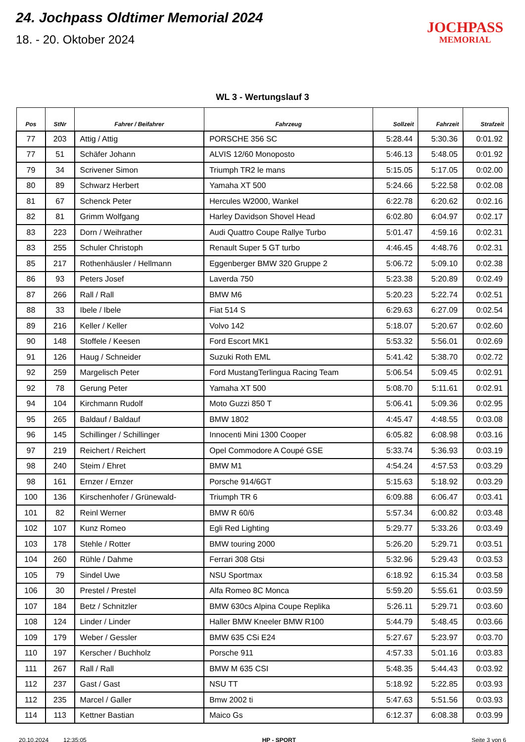24. Jochpass Oldtimer Memorial 2024
18. - 20. Oktober 2024
JOCHPASS
MEMORIAL
WL 3 - Wertungslauf 3
| Pos | StNr | Fahrer / Beifahrer | Fahrzeug | Sollzeit | Fahrzeit | Strafzeit |
| --- | --- | --- | --- | --- | --- | --- |
| 77 | 203 | Attig / Attig | PORSCHE 356 SC | 5:28.44 | 5:30.36 | 0:01.92 |
| 77 | 51 | Schäfer Johann | ALVIS 12/60 Monoposto | 5:46.13 | 5:48.05 | 0:01.92 |
| 79 | 34 | Scrivener Simon | Triumph TR2 le mans | 5:15.05 | 5:17.05 | 0:02.00 |
| 80 | 89 | Schwarz Herbert | Yamaha XT 500 | 5:24.66 | 5:22.58 | 0:02.08 |
| 81 | 67 | Schenck Peter | Hercules W2000, Wankel | 6:22.78 | 6:20.62 | 0:02.16 |
| 82 | 81 | Grimm Wolfgang | Harley Davidson Shovel Head | 6:02.80 | 6:04.97 | 0:02.17 |
| 83 | 223 | Dorn / Weihrather | Audi Quattro Coupe Rallye Turbo | 5:01.47 | 4:59.16 | 0:02.31 |
| 83 | 255 | Schuler Christoph | Renault Super 5 GT turbo | 4:46.45 | 4:48.76 | 0:02.31 |
| 85 | 217 | Rothenhäusler / Hellmann | Eggenberger BMW 320 Gruppe 2 | 5:06.72 | 5:09.10 | 0:02.38 |
| 86 | 93 | Peters Josef | Laverda 750 | 5:23.38 | 5:20.89 | 0:02.49 |
| 87 | 266 | Rall / Rall | BMW M6 | 5:20.23 | 5:22.74 | 0:02.51 |
| 88 | 33 | Ibele / Ibele | Fiat 514 S | 6:29.63 | 6:27.09 | 0:02.54 |
| 89 | 216 | Keller / Keller | Volvo 142 | 5:18.07 | 5:20.67 | 0:02.60 |
| 90 | 148 | Stoffele / Keesen | Ford Escort MK1 | 5:53.32 | 5:56.01 | 0:02.69 |
| 91 | 126 | Haug / Schneider | Suzuki Roth EML | 5:41.42 | 5:38.70 | 0:02.72 |
| 92 | 259 | Margelisch Peter | Ford MustangTerlingua Racing Team | 5:06.54 | 5:09.45 | 0:02.91 |
| 92 | 78 | Gerung Peter | Yamaha XT 500 | 5:08.70 | 5:11.61 | 0:02.91 |
| 94 | 104 | Kirchmann Rudolf | Moto Guzzi 850 T | 5:06.41 | 5:09.36 | 0:02.95 |
| 95 | 265 | Baldauf / Baldauf | BMW 1802 | 4:45.47 | 4:48.55 | 0:03.08 |
| 96 | 145 | Schillinger / Schillinger | Innocenti Mini 1300 Cooper | 6:05.82 | 6:08.98 | 0:03.16 |
| 97 | 219 | Reichert / Reichert | Opel Commodore A Coupé GSE | 5:33.74 | 5:36.93 | 0:03.19 |
| 98 | 240 | Steim / Ehret | BMW M1 | 4:54.24 | 4:57.53 | 0:03.29 |
| 98 | 161 | Ernzer / Ernzer | Porsche 914/6GT | 5:15.63 | 5:18.92 | 0:03.29 |
| 100 | 136 | Kirschenhofer / Grünewald- | Triumph TR 6 | 6:09.88 | 6:06.47 | 0:03.41 |
| 101 | 82 | Reinl Werner | BMW R 60/6 | 5:57.34 | 6:00.82 | 0:03.48 |
| 102 | 107 | Kunz Romeo | Egli Red Lighting | 5:29.77 | 5:33.26 | 0:03.49 |
| 103 | 178 | Stehle / Rotter | BMW touring 2000 | 5:26.20 | 5:29.71 | 0:03.51 |
| 104 | 260 | Rühle / Dahme | Ferrari 308 Gtsi | 5:32.96 | 5:29.43 | 0:03.53 |
| 105 | 79 | Sindel Uwe | NSU Sportmax | 6:18.92 | 6:15.34 | 0:03.58 |
| 106 | 30 | Prestel / Prestel | Alfa Romeo 8C Monca | 5:59.20 | 5:55.61 | 0:03.59 |
| 107 | 184 | Betz / Schnitzler | BMW 630cs Alpina Coupe Replika | 5:26.11 | 5:29.71 | 0:03.60 |
| 108 | 124 | Linder / Linder | Haller BMW Kneeler BMW R100 | 5:44.79 | 5:48.45 | 0:03.66 |
| 109 | 179 | Weber / Gessler | BMW 635 CSi E24 | 5:27.67 | 5:23.97 | 0:03.70 |
| 110 | 197 | Kerscher / Buchholz | Porsche 911 | 4:57.33 | 5:01.16 | 0:03.83 |
| 111 | 267 | Rall / Rall | BMW M 635 CSI | 5:48.35 | 5:44.43 | 0:03.92 |
| 112 | 237 | Gast / Gast | NSU TT | 5:18.92 | 5:22.85 | 0:03.93 |
| 112 | 235 | Marcel / Galler | Bmw 2002 ti | 5:47.63 | 5:51.56 | 0:03.93 |
| 114 | 113 | Kettner Bastian | Maico Gs | 6:12.37 | 6:08.38 | 0:03.99 |
20.10.2024 12:35:05 HP - SPORT Seite 3 von 6